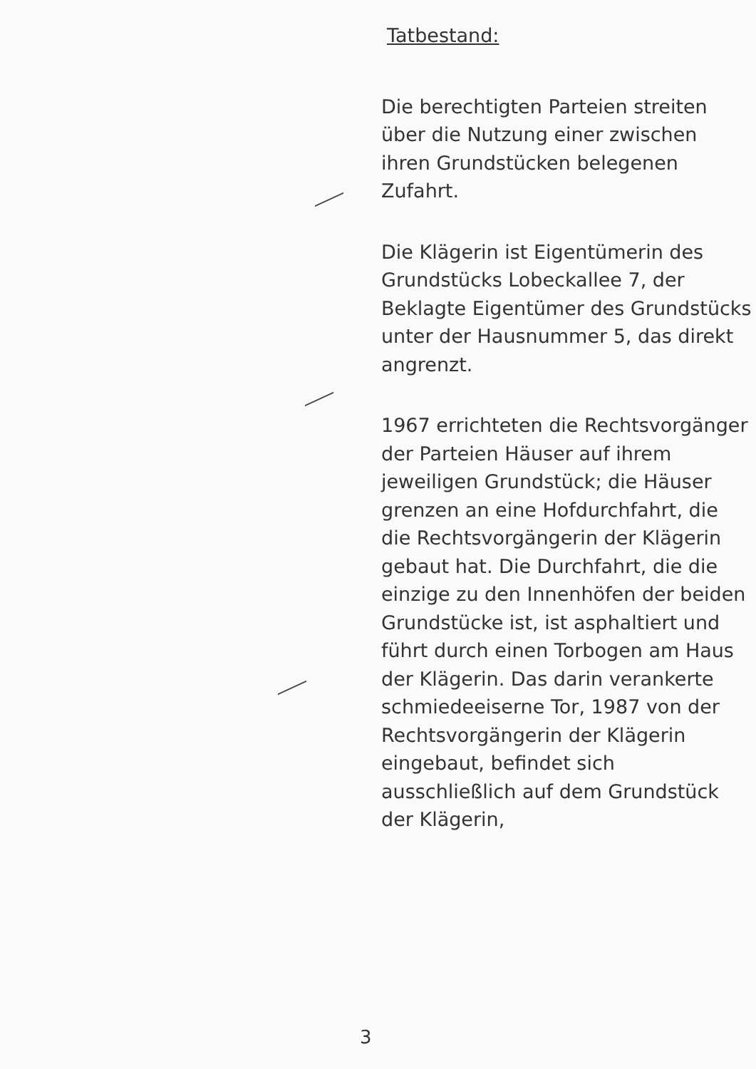Tatbestand:
Die berechtigten Parteien streiten über die Nutzung einer zwischen ihren Grundstücken belegenen Zufahrt.
Die Klägerin ist Eigentümerin des Grundstücks Lobeckallee 7, der Beklagte Eigentümer des Grundstücks unter der Hausnummer 5, das direkt angrenzt.
1967 errichteten die Rechtsvorgänger der Parteien Häuser auf ihrem jeweiligen Grundstück; die Häuser grenzen an eine Hofdurchfahrt, die die Rechtsvorgängerin der Klägerin gebaut hat. Die Durchfahrt, die die einzige zu den Innenhöfen der beiden Grundstücke ist, ist asphaltiert und führt durch einen Torbogen am Haus der Klägerin. Das darin verankerte schmiedeeiserne Tor, 1987 von der Rechtsvorgängerin der Klägerin eingebaut, befindet sich ausschließlich auf dem Grundstück der Klägerin,
3